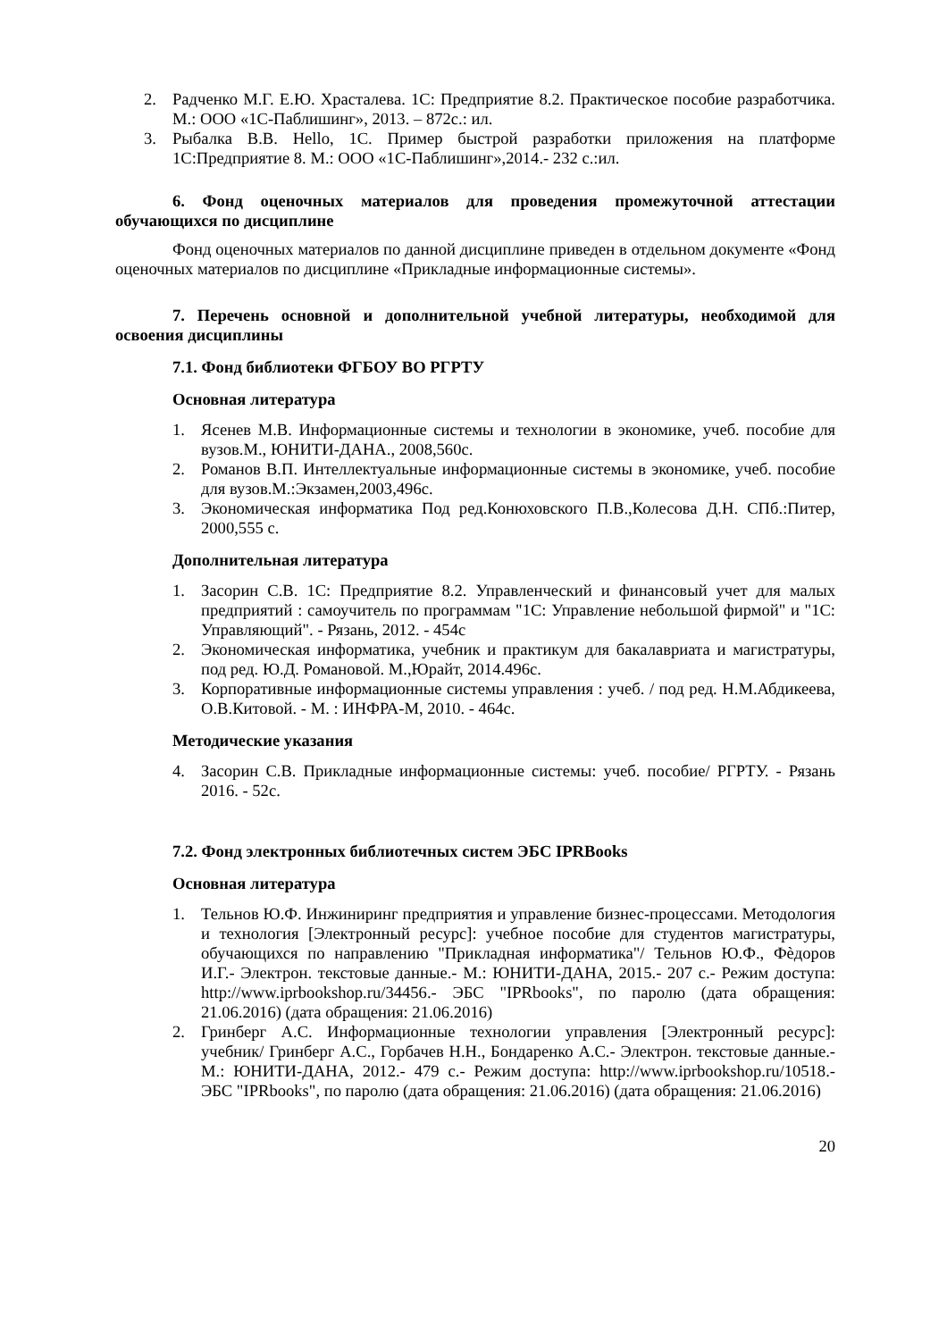2. Радченко М.Г. Е.Ю. Храсталева. 1С: Предприятие 8.2. Практическое пособие разработчика. М.: ООО «1С-Паблишинг», 2013. – 872с.: ил.
3. Рыбалка В.В. Hello, 1С. Пример быстрой разработки приложения на платформе 1С:Предприятие 8. М.: ООО «1С-Паблишинг»,2014.- 232 с.:ил.
6. Фонд оценочных материалов для проведения промежуточной аттестации обучающихся по дисциплине
Фонд оценочных материалов по данной дисциплине приведен в отдельном документе «Фонд оценочных материалов по дисциплине «Прикладные информационные системы».
7. Перечень основной и дополнительной учебной литературы, необходимой для освоения дисциплины
7.1. Фонд библиотеки ФГБОУ ВО РГРТУ
Основная литература
1. Ясенев М.В. Информационные системы и технологии в экономике, учеб. пособие для вузов.М., ЮНИТИ-ДАНА., 2008,560с.
2. Романов В.П. Интеллектуальные информационные системы в экономике, учеб. пособие для вузов.М.:Экзамен,2003,496с.
3. Экономическая информатика Под ред.Конюховского П.В.,Колесова Д.Н. СПб.:Питер, 2000,555 с.
Дополнительная литература
1. Засорин С.В. 1С: Предприятие 8.2. Управленческий и финансовый учет для малых предприятий : самоучитель по программам "1С: Управление небольшой фирмой" и "1С: Управляющий". - Рязань, 2012. - 454с
2. Экономическая информатика, учебник и практикум для бакалавриата и магистратуры, под ред. Ю.Д. Романовой. М.,Юрайт, 2014.496с.
3. Корпоративные информационные системы управления : учеб. / под ред. Н.М.Абдикеева, О.В.Китовой. - М. : ИНФРА-М, 2010. - 464с.
Методические указания
4. Засорин С.В. Прикладные информационные системы: учеб. пособие/ РГРТУ. - Рязань 2016. - 52с.
7.2. Фонд электронных библиотечных систем ЭБС IPRBooks
Основная литература
1. Тельнов Ю.Ф. Инжиниринг предприятия и управление бизнес-процессами. Методология и технология [Электронный ресурс]: учебное пособие для студентов магистратуры, обучающихся по направлению "Прикладная информатика"/ Тельнов Ю.Ф., Фѐдоров И.Г.- Электрон. текстовые данные.- М.: ЮНИТИ-ДАНА, 2015.- 207 с.- Режим доступа: http://www.iprbookshop.ru/34456.- ЭБС "IPRbooks", по паролю (дата обращения: 21.06.2016) (дата обращения: 21.06.2016)
2. Гринберг А.С. Информационные технологии управления [Электронный ресурс]: учебник/ Гринберг А.С., Горбачев Н.Н., Бондаренко А.С.- Электрон. текстовые данные.- М.: ЮНИТИ-ДАНА, 2012.- 479 с.- Режим доступа: http://www.iprbookshop.ru/10518.- ЭБС "IPRbooks", по паролю (дата обращения: 21.06.2016) (дата обращения: 21.06.2016)
20